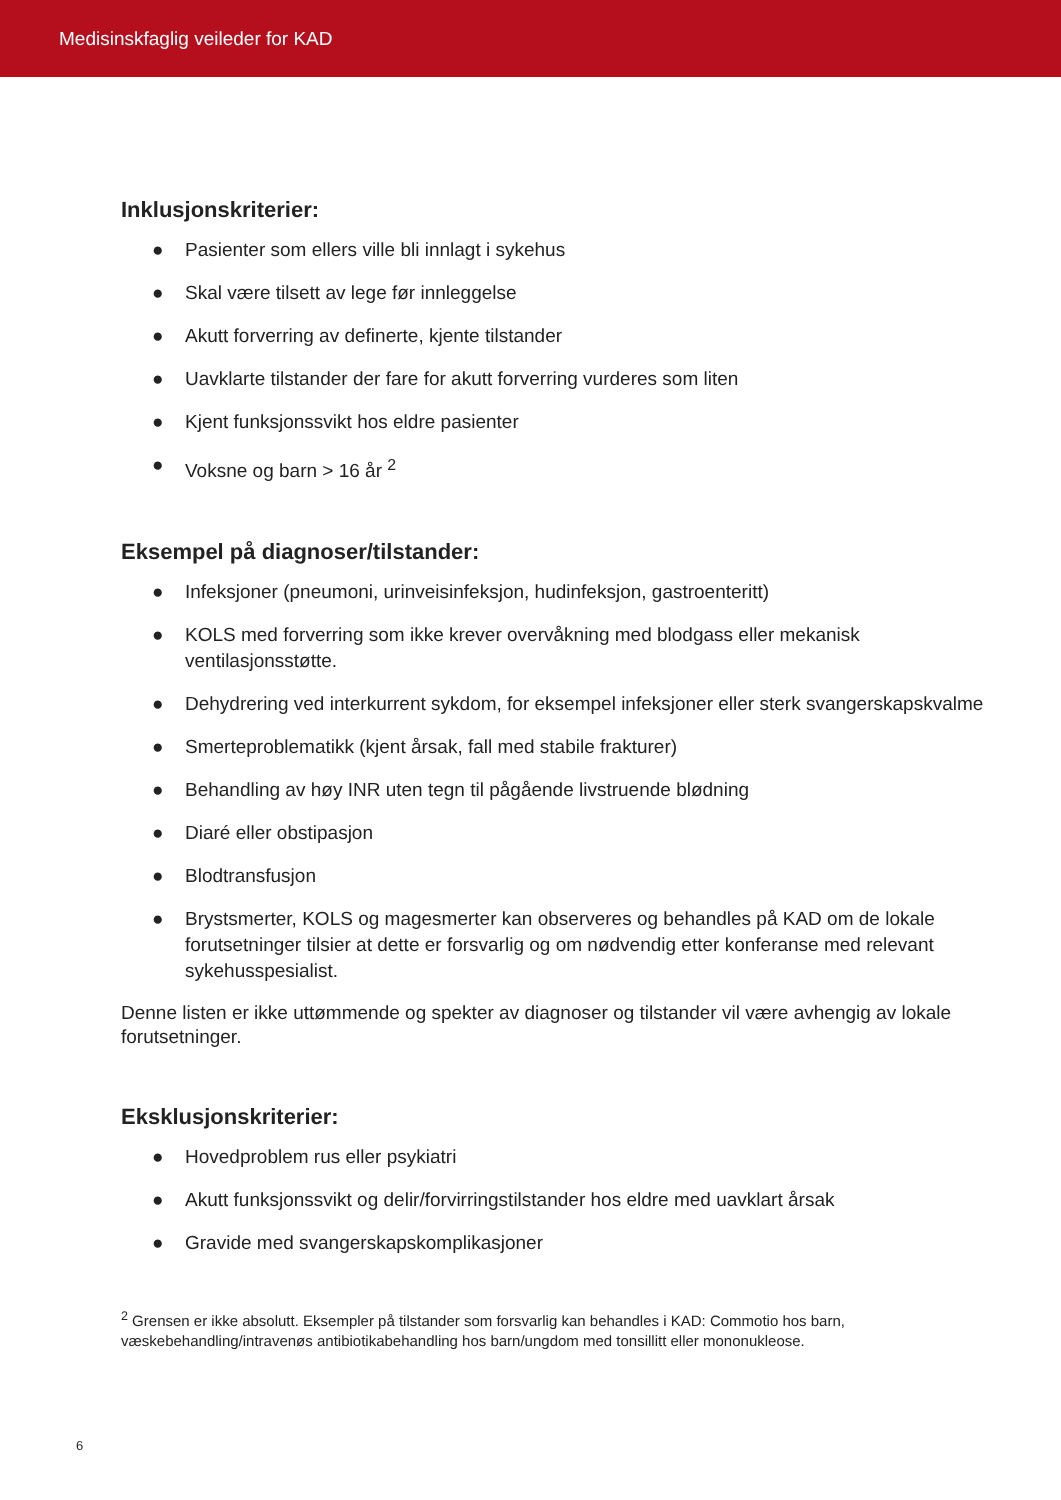Medisinskfaglig veileder for KAD
Inklusjonskriterier:
● Pasienter som ellers ville bli innlagt i sykehus
● Skal være tilsett av lege før innleggelse
● Akutt forverring av definerte, kjente tilstander
● Uavklarte tilstander der fare for akutt forverring vurderes som liten
● Kjent funksjonssvikt hos eldre pasienter
● Voksne og barn > 16 år <sup>2</sup>
Eksempel på diagnoser/tilstander:
● Infeksjoner (pneumoni, urinveisinfeksjon, hudinfeksjon, gastroenteritt)
● KOLS med forverring som ikke krever overvåkning med blodgass eller mekanisk ventilasjonsstøtte.
● Dehydrering ved interkurrent sykdom, for eksempel infeksjoner eller sterk svangerskapskvalme
● Smerteproblematikk (kjent årsak, fall med stabile frakturer)
● Behandling av høy INR uten tegn til pågående livstruende blødning
● Diaré eller obstipasjon
● Blodtransfusjon
● Brystsmerter, KOLS og magesmerter kan observeres og behandles på KAD om de lokale forutsetninger tilsier at dette er forsvarlig og om nødvendig etter konferanse med relevant sykehusspesialist.
Denne listen er ikke uttømmende og spekter av diagnoser og tilstander vil være avhengig av lokale forutsetninger.
Eksklusjonskriterier:
● Hovedproblem rus eller psykiatri
● Akutt funksjonssvikt og delir/forvirringstilstander hos eldre med uavklart årsak
● Gravide med svangerskapskomplikasjoner
<sup>2</sup> Grensen er ikke absolutt. Eksempler på tilstander som forsvarlig kan behandles i KAD: Commotio hos barn, væskebehandling/intravenøs antibiotikabehandling hos barn/ungdom med tonsillitt eller mononukleose.
6